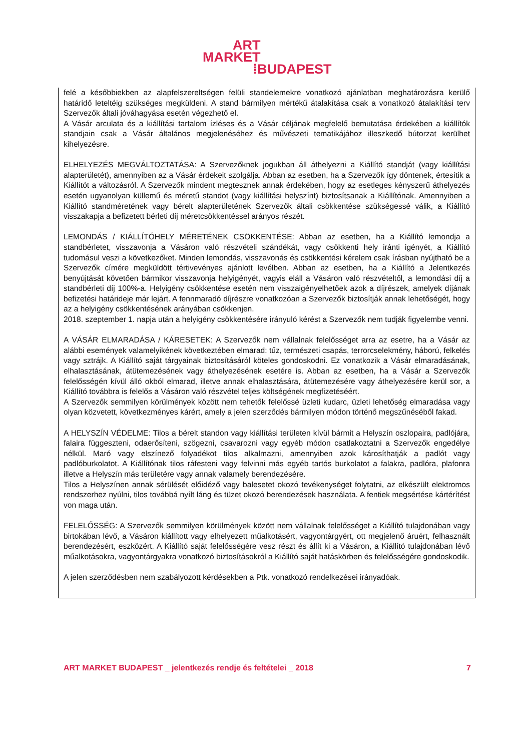ART
MARKET
⁞BUDAPEST
felé a későbbiekben az alapfelszereltségen felüli standelemekre vonatkozó ajánlatban meghatározásra kerülő határidő leteltéig szükséges megküldeni. A stand bármilyen mértékű átalakítása csak a vonatkozó átalakítási terv Szervezők általi jóváhagyása esetén végezhető el.
A Vásár arculata és a kiállítási tartalom ízléses és a Vásár céljának megfelelő bemutatása érdekében a kiállítók standjain csak a Vásár általános megjelenéséhez és művészeti tematikájához illeszkedő bútorzat kerülhet kihelyezésre.
ELHELYEZÉS MEGVÁLTOZTATÁSA: A Szervezőknek jogukban áll áthelyezni a Kiállító standját (vagy kiállítási alapterületét), amennyiben az a Vásár érdekeit szolgálja. Abban az esetben, ha a Szervezők így döntenek, értesítik a Kiállítót a változásról. A Szervezők mindent megtesznek annak érdekében, hogy az esetleges kényszerű áthelyezés esetén ugyanolyan küllemű és méretű standot (vagy kiállítási helyszínt) biztosítsanak a Kiállítónak. Amennyiben a Kiállító standméretének vagy bérelt alapterületének Szervezők általi csökkentése szükségessé válik, a Kiállító visszakapja a befizetett bérleti díj méretcsökkentéssel arányos részét.
LEMONDÁS / KIÁLLÍTÓHELY MÉRETÉNEK CSÖKKENTÉSE: Abban az esetben, ha a Kiállító lemondja a standbérletet, visszavonja a Vásáron való részvételi szándékát, vagy csökkenti hely iránti igényét, a Kiállító tudomásul veszi a következőket. Minden lemondás, visszavonás és csökkentési kérelem csak írásban nyújtható be a Szervezők címére megküldött tértivevényes ajánlott levélben. Abban az esetben, ha a Kiállító a Jelentkezés benyújtását követően bármikor visszavonja helyigényét, vagyis eláll a Vásáron való részvételtől, a lemondási díj a standbérleti díj 100%-a. Helyigény csökkentése esetén nem visszaigényelhetőek azok a díjrészek, amelyek díjának befizetési határideje már lejárt. A fennmaradó díjrészre vonatkozóan a Szervezők biztosítják annak lehetőségét, hogy az a helyigény csökkentésének arányában csökkenjen.
2018. szeptember 1. napja után a helyigény csökkentésére irányuló kérést a Szervezők nem tudják figyelembe venni.
A VÁSÁR ELMARADÁSA / KÁRESETEK: A Szervezők nem vállalnak felelősséget arra az esetre, ha a Vásár az alábbi események valamelyikének következtében elmarad: tűz, természeti csapás, terrorcselekmény, háború, felkelés vagy sztrájk. A Kiállító saját tárgyainak biztosításáról köteles gondoskodni. Ez vonatkozik a Vásár elmaradásának, elhalasztásának, átütemezésének vagy áthelyezésének esetére is. Abban az esetben, ha a Vásár a Szervezők felelősségén kívül álló okból elmarad, illetve annak elhalasztására, átütemezésére vagy áthelyezésére kerül sor, a Kiállító továbbra is felelős a Vásáron való részvétel teljes költségének megfizetéséért.
A Szervezők semmilyen körülmények között nem tehetők felelőssé üzleti kudarc, üzleti lehetőség elmaradása vagy olyan közvetett, következményes kárért, amely a jelen szerződés bármilyen módon történő megszűnéséből fakad.
A HELYSZÍN VÉDELME: Tilos a bérelt standon vagy kiállítási területen kívül bármit a Helyszín oszlopaira, padlójára, falaira függeszteni, odaerősíteni, szögezni, csavarozni vagy egyéb módon csatlakoztatni a Szervezők engedélye nélkül. Maró vagy elszínező folyadékot tilos alkalmazni, amennyiben azok károsíthatják a padlót vagy padlóburkolatot. A Kiállítónak tilos ráfesteni vagy felvinni más egyéb tartós burkolatot a falakra, padlóra, plafonra illetve a Helyszín más területére vagy annak valamely berendezésére.
Tilos a Helyszínen annak sérülését előidéző vagy balesetet okozó tevékenységet folytatni, az elkészült elektromos rendszerhez nyúlni, tilos továbbá nyílt láng és tüzet okozó berendezések használata. A fentiek megsértése kártérítést von maga után.
FELELŐSSÉG: A Szervezők semmilyen körülmények között nem vállalnak felelősséget a Kiállító tulajdonában vagy birtokában lévő, a Vásáron kiállított vagy elhelyezett műalkotásért, vagyontárgyért, ott megjelenő áruért, felhasznált berendezésért, eszközért. A Kiállító saját felelősségére vesz részt és állít ki a Vásáron, a Kiállító tulajdonában lévő műalkotásokra, vagyontárgyakra vonatkozó biztosításokról a Kiállító saját hatáskörben és felelősségére gondoskodik.
A jelen szerződésben nem szabályozott kérdésekben a Ptk. vonatkozó rendelkezései irányadóak.
ART MARKET BUDAPEST _ jelentkezés rendje és feltételei _ 2018 7